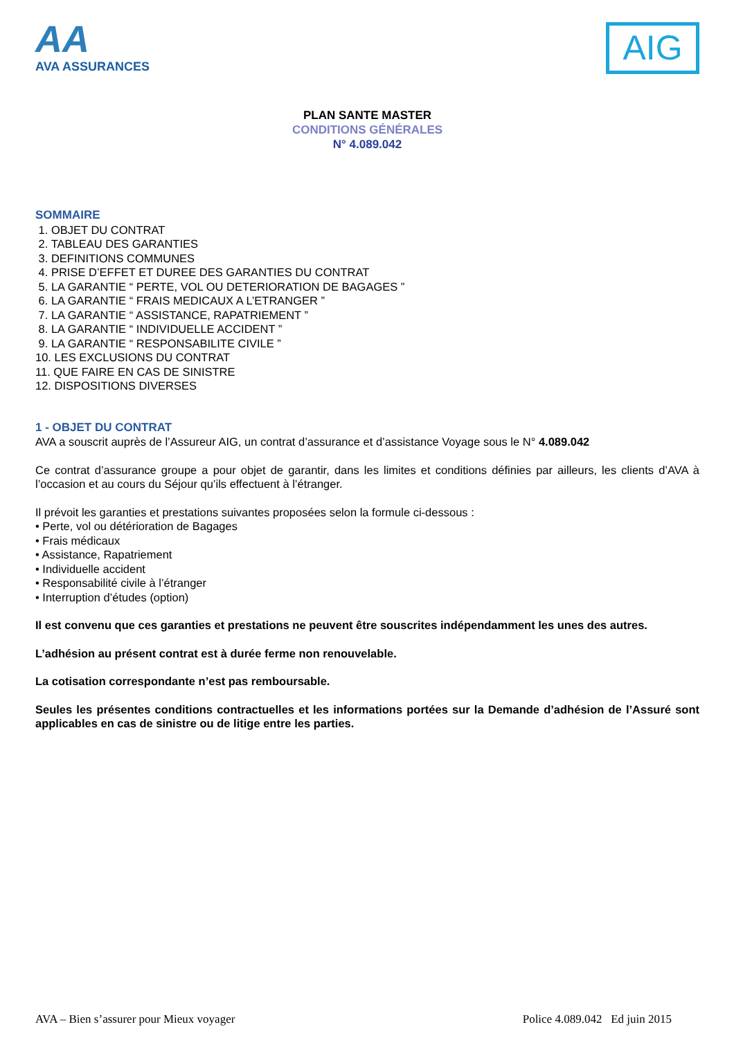AA
AVA ASSURANCES
AIG
PLAN SANTE MASTER
CONDITIONS GÉNÉRALES
N° 4.089.042
SOMMAIRE
1. OBJET DU CONTRAT
2. TABLEAU DES GARANTIES
3. DEFINITIONS COMMUNES
4. PRISE D’EFFET ET DUREE DES GARANTIES DU CONTRAT
5. LA GARANTIE “ PERTE, VOL OU DETERIORATION DE BAGAGES ”
6. LA GARANTIE “ FRAIS MEDICAUX A L’ETRANGER ”
7. LA GARANTIE “ ASSISTANCE, RAPATRIEMENT ”
8. LA GARANTIE “ INDIVIDUELLE ACCIDENT ”
9. LA GARANTIE “ RESPONSABILITE CIVILE ”
10. LES EXCLUSIONS DU CONTRAT
11. QUE FAIRE EN CAS DE SINISTRE
12. DISPOSITIONS DIVERSES
1 - OBJET DU CONTRAT
AVA a souscrit auprès de l’Assureur AIG, un contrat d’assurance et d’assistance Voyage sous le N° 4.089.042
Ce contrat d’assurance groupe a pour objet de garantir, dans les limites et conditions définies par ailleurs, les clients d’AVA à l’occasion et au cours du Séjour qu’ils effectuent à l’étranger.
Il prévoit les garanties et prestations suivantes proposées selon la formule ci-dessous :
• Perte, vol ou détérioration de Bagages
• Frais médicaux
• Assistance, Rapatriement
• Individuelle accident
• Responsabilité civile à l’étranger
• Interruption d’études (option)
Il est convenu que ces garanties et prestations ne peuvent être souscrites indépendamment les unes des autres.
L’adhésion au présent contrat est à durée ferme non renouvelable.
La cotisation correspondante n’est pas remboursable.
Seules les présentes conditions contractuelles et les informations portées sur la Demande d’adhésion de l’Assuré sont applicables en cas de sinistre ou de litige entre les parties.
AVA – Bien s’assurer pour Mieux voyager Police 4.089.042 Ed juin 2015